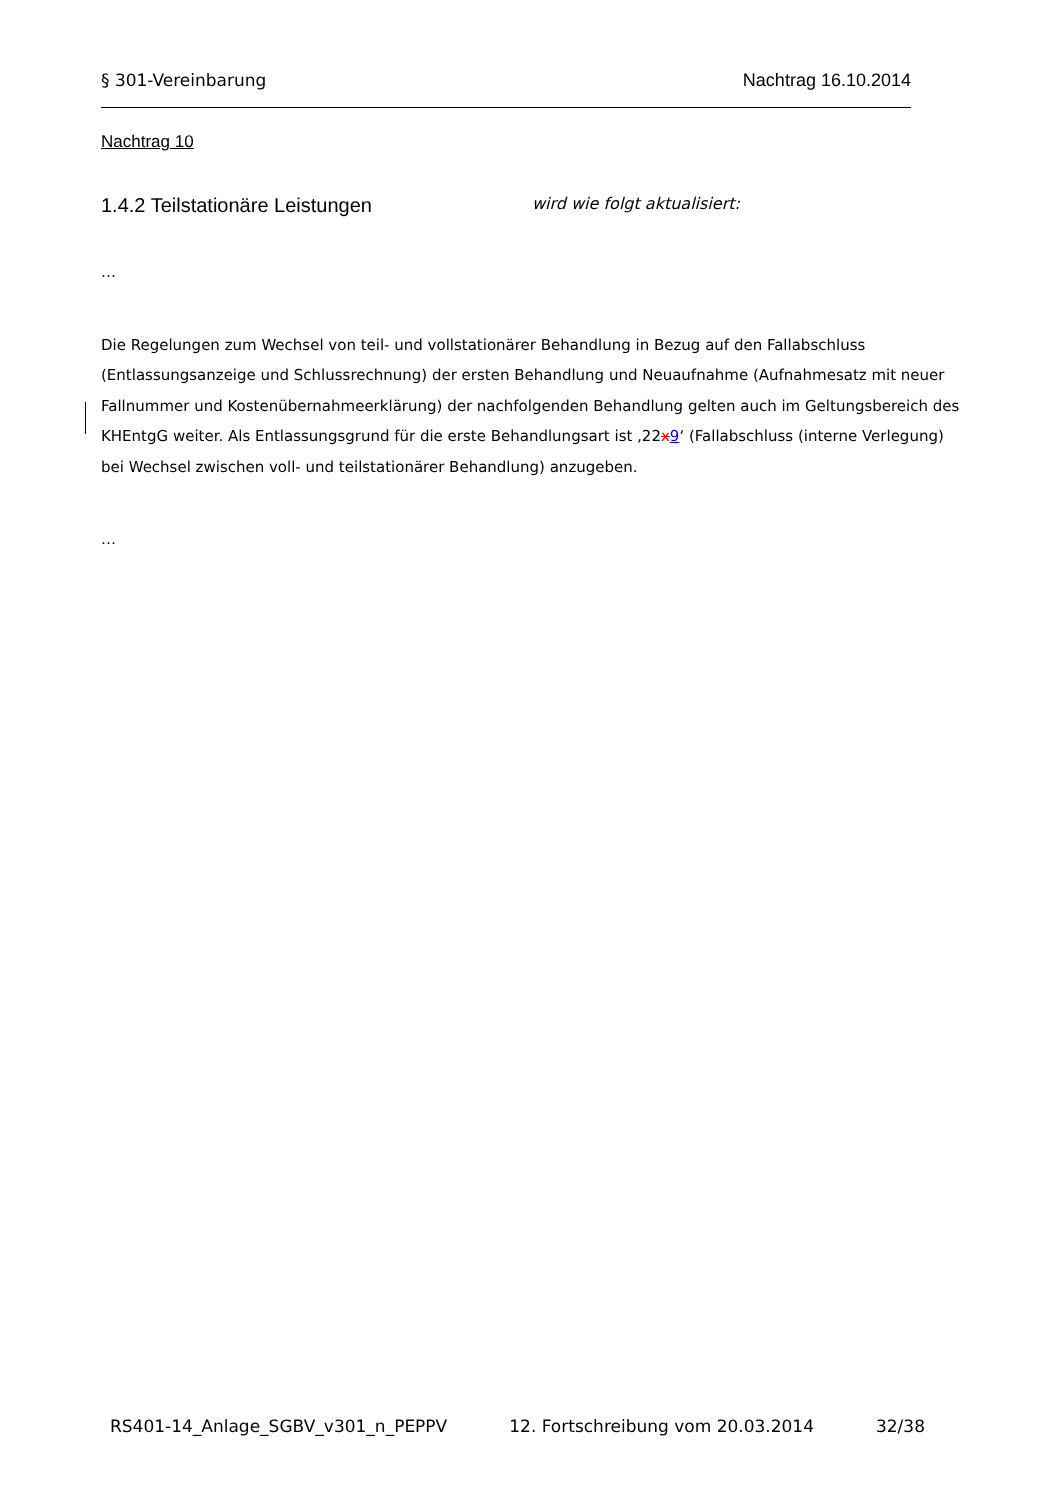§ 301-Vereinbarung Nachtrag 16.10.2014
Nachtrag 10
1.4.2 Teilstationäre Leistungen wird wie folgt aktualisiert:
…
Die Regelungen zum Wechsel von teil- und vollstationärer Behandlung in Bezug auf den Fallabschluss (Entlassungsanzeige und Schlussrechnung) der ersten Behandlung und Neuaufnahme (Aufnahmesatz mit neuer Fallnummer und Kostenübernahmeerklärung) der nachfolgenden Behandlung gelten auch im Geltungsbereich des KHEntgG weiter. Als Entlassungsgrund für die erste Behandlungsart ist ‚22x9‘ (Fallabschluss (interne Verlegung) bei Wechsel zwischen voll- und teilstationärer Behandlung) anzugeben.
…
RS401-14_Anlage_SGBV_v301_n_PEPPV 12. Fortschreibung vom 20.03.2014 32/38